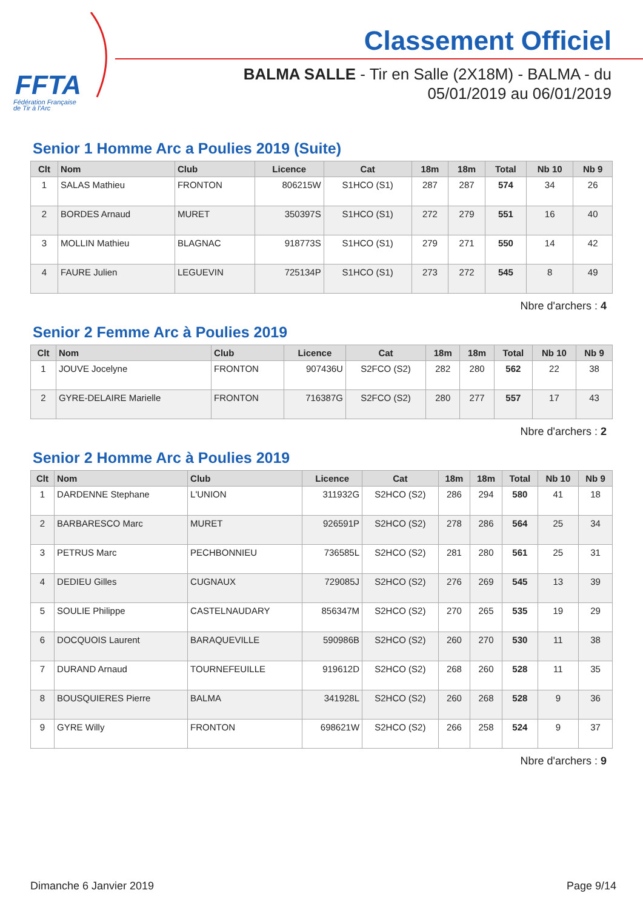FFTA
Fédération Française
de Tir à l'Arc
Classement Officiel
BALMA SALLE - Tir en Salle (2X18M) - BALMA - du
05/01/2019 au 06/01/2019
Senior 1 Homme Arc a Poulies 2019 (Suite)
| Clt | Nom | Club | Licence | Cat | 18m | 18m | Total | Nb 10 | Nb 9 |
| --- | --- | --- | --- | --- | --- | --- | --- | --- | --- |
| 1 | SALAS Mathieu | FRONTON | 806215W | S1HCO (S1) | 287 | 287 | 574 | 34 | 26 |
| 2 | BORDES Arnaud | MURET | 350397S | S1HCO (S1) | 272 | 279 | 551 | 16 | 40 |
| 3 | MOLLIN Mathieu | BLAGNAC | 918773S | S1HCO (S1) | 279 | 271 | 550 | 14 | 42 |
| 4 | FAURE Julien | LEGUEVIN | 725134P | S1HCO (S1) | 273 | 272 | 545 | 8 | 49 |
Nbre d'archers : 4
Senior 2 Femme Arc à Poulies 2019
| Clt | Nom | Club | Licence | Cat | 18m | 18m | Total | Nb 10 | Nb 9 |
| --- | --- | --- | --- | --- | --- | --- | --- | --- | --- |
| 1 | JOUVE Jocelyne | FRONTON | 907436U | S2FCO (S2) | 282 | 280 | 562 | 22 | 38 |
| 2 | GYRE-DELAIRE Marielle | FRONTON | 716387G | S2FCO (S2) | 280 | 277 | 557 | 17 | 43 |
Nbre d'archers : 2
Senior 2 Homme Arc à Poulies 2019
| Clt | Nom | Club | Licence | Cat | 18m | 18m | Total | Nb 10 | Nb 9 |
| --- | --- | --- | --- | --- | --- | --- | --- | --- | --- |
| 1 | DARDENNE Stephane | L'UNION | 311932G | S2HCO (S2) | 286 | 294 | 580 | 41 | 18 |
| 2 | BARBARESCO Marc | MURET | 926591P | S2HCO (S2) | 278 | 286 | 564 | 25 | 34 |
| 3 | PETRUS Marc | PECHBONNIEU | 736585L | S2HCO (S2) | 281 | 280 | 561 | 25 | 31 |
| 4 | DEDIEU Gilles | CUGNAUX | 729085J | S2HCO (S2) | 276 | 269 | 545 | 13 | 39 |
| 5 | SOULIE Philippe | CASTELNAUDARY | 856347M | S2HCO (S2) | 270 | 265 | 535 | 19 | 29 |
| 6 | DOCQUOIS Laurent | BARAQUEVILLE | 590986B | S2HCO (S2) | 260 | 270 | 530 | 11 | 38 |
| 7 | DURAND Arnaud | TOURNEFEUILLE | 919612D | S2HCO (S2) | 268 | 260 | 528 | 11 | 35 |
| 8 | BOUSQUIERES Pierre | BALMA | 341928L | S2HCO (S2) | 260 | 268 | 528 | 9 | 36 |
| 9 | GYRE Willy | FRONTON | 698621W | S2HCO (S2) | 266 | 258 | 524 | 9 | 37 |
Nbre d'archers : 9
Dimanche 6 Janvier 2019 Page 9/14